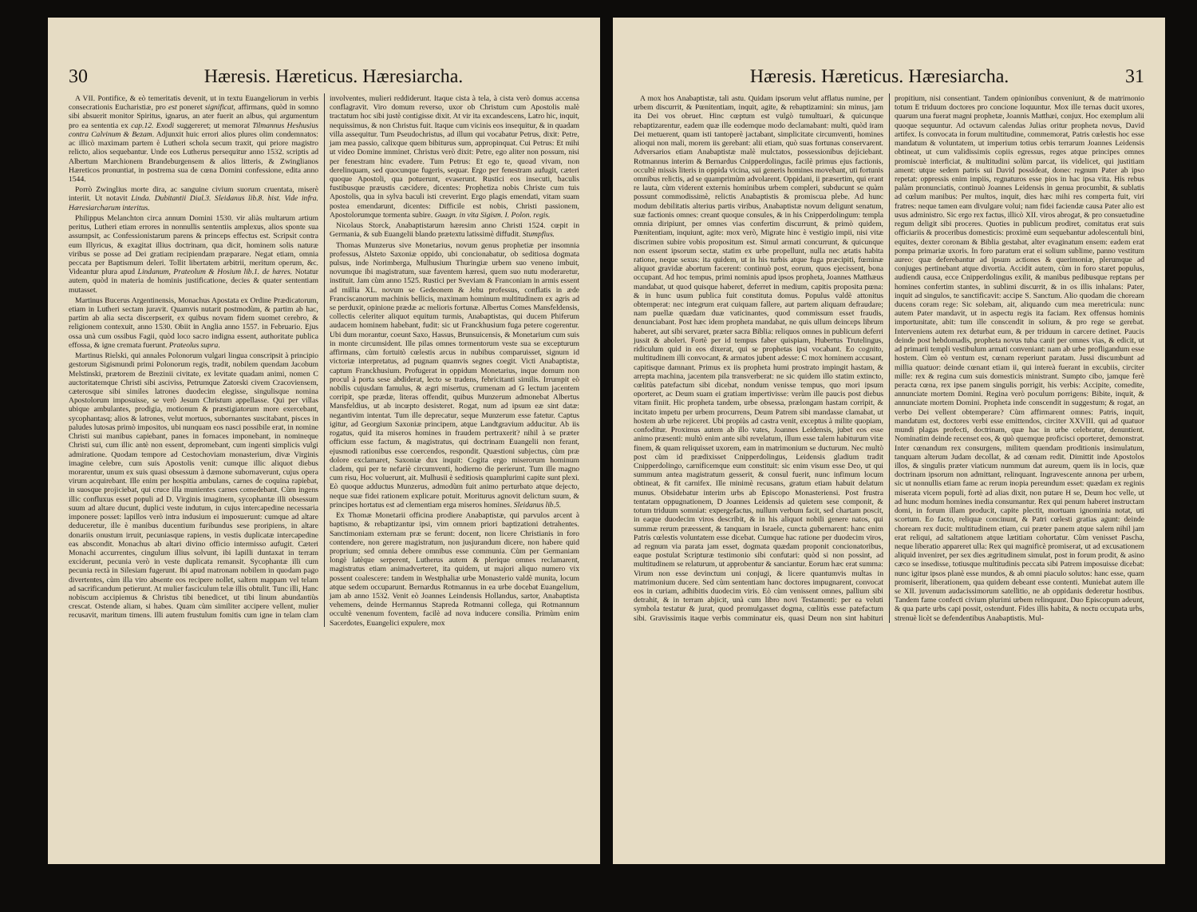30 Hæresis. Hæreticus. Hæresiarcha.
A VII. Pontifice, & eò temeritatis devenit, ut in textu Euangeliorum in verbis consecrationis Eucharistiæ, pro est poneret significat, affirmans, quòd in somno sibi absuerit monitor Spiritus, ignarus, an ater fuerit an albus, qui argumentum pro ea sententia ex cap.12. Exodi suggereret; ut memorat Tilmannus Heshusius contra Calvinum & Bezam. Adjunxit huic errori alios plures olim condemnatos: ac illicò maximam partem è Lutheri schola secum traxit, qui priore magistro relicto, alios sequebantur. Unde eos Lutherus persequitur anno 1532. scriptis ad Albertum Marchionem Brandeburgensem & alios litteris, & Zwinglianos Hæreticos pronuntiat, in postrema sua de cœna Domini confessione, edita anno 1544.
Porrò Zwinglius morte dira, ac sanguine civium suorum cruentata, miserè interiit. Ut notavit Linda. Dubitantii Dial.3. Sleidanus lib.8. hist. Vide infra. Hæresiarcharum interitus.
Philippus Melanchton circa annum Domini 1530. vir aliàs multarum artium peritus, Lutheri etiam errores in nonnullis sententiis amplexus, alios sponte sua assumpsit, ac Confessionistarum parens & princeps effectus est. Scripsit contra eum Illyricus, & exagitat illius doctrinam, qua dicit, hominem solis naturæ viribus se posse ad Dei gratiam recipiendam præparare. Negat etiam, omnia peccata per Baptismum deleri. Tollit libertatem arbitrii, meritum operum, &c. Videantur plura apud Lindanum, Prateolum & Hosium lib.1. de hæres. Notatur autem, quòd in materia de hominis justificatione, decies & quater sententiam mutasset.
Martinus Bucerus Argentinensis, Monachus Apostata ex Ordine Prædicatorum, etiam in Lutheri sectam juravit. Quamvis nutarit postmodùm, & partim ab hac, partim ab alia secta discerpserit, ex quibus novam fidem suomet cerebro, & religionem contexuit, anno 1530. Obiit in Anglia anno 1557. in Februario. Ejus ossa unà cum ossibus Fagii, quòd loco sacro indigna essent, authoritate publica effossa, & igne cremata fuerunt. Prateolus supra.
Martinus Rielski, qui annales Polonorum vulgari lingua conscripsit à principio gestorum Sigismundi primi Polonorum regis, tradit, nobilem quendam Jacobum Melstinski, prætorem de Brezinii civitate, ex levitate quadam animi, nomen C auctoritatemque Christi sibi asciviss, Petrumque Zatorski civem Cracoviensem, cæterosque sibi similes latrones duodecim elegisse, singulisque nomina Apostolorum imposuisse, se verò Jesum Christum appellasse. Qui per villas ubique ambulantes, prodigia, motionum & præstigiatorum more exercebant, sycophantasq; alios & latrones, velut mortuos, subornantes suscitabant, pisces in paludes lutosas primò impositos, ubi nunquam eos nasci possibile erat, in nomine Christi sui manibus capiebant, panes in fornaces imponebant, in nomineque Christi sui, cum illic antè non essent, depromebant, cum ingenti simplicis vulgi admiratione. Quodam tempore ad Cestochoviam monasterium, divæ Virginis imagine celebre, cum suis Apostolis venit: cumque illic aliquot diebus morarentur, unum ex suis quasi obsessum à dæmone subornaverunt, cujus opera virum acquirebant. Ille enim per hospitia ambulans, carnes de coquina rapiebat, in suosque projiciebat, qui cruce illa munientes carnes comedebant. Cùm ingens illic confluxus esset populi ad D. Virginis imaginem, sycophantæ illi obsessum suum ad altare ducunt, duplici veste indutum, in cujus intercapedine necessaria imponere posset: lapillos verò intra indusium ei imposuerunt: cumque ad altare deduceretur, ille è manibus ducentium furibundus sese proripiens, in altare donariis onustum irruit, pecuniasque rapiens, in vestis duplicatæ intercapedine eas abscondit. Monachus ab altari divino officio intermisso aufugit. Cæteri Monachi accurrentes, cingulum illius solvunt, ibi lapilli duntaxat in terram exciderunt, pecunia verò in veste duplicata remansit. Sycophantæ illi cum pecunia rectà in Silesiam fugerunt. Ibi apud matronam nobilem in quodam pago divertentes, cùm illa viro absente eos recipere nollet, saltem mappam vel telam ad sacrificandum petierunt. At mulier fasciculum telæ illis obtulit. Tunc illi, Hanc nobiscum accipiemus & Christus tibi benedicet, ut tibi linum abundantiùs crescat. Ostende aliam, si habes. Quam cùm similiter accipere vellent, mulier recusavit, maritum timens. Illi autem frustulum fomitis cum igne in telam clam involventes, mulieri reddiderunt. Itaque cista à tela, à cista verò domus accensa conflagravit. Viro domum reverso, uxor ob Christum cum Apostolis malè tractatum hoc sibi justè contigisse dixit. At vir ita excandescens, Latro hic, inquit, nequissimus, & non Christus fuit. Itaque cum vicinis eos insequitur, & in quadam villa assequitur. Tum Pseudochristus, ad illum qui vocabatur Petrus, dixit: Petre, jam mea passio, calixque quem bibiturus sum, appropinquat. Cui Petrus: Et mihi ut video Domine imminet. Christus verò dixit: Petre, ego aliter non possum, nisi per fenestram hinc evadere. Tum Petrus: Et ego te, quoad vivam, non derelinquam, sed quocunque fugeris, sequar. Ergo per fenestram aufugit, cæteri quoque Apostoli, qua potuerunt, evaserunt. Rustici eos insecuti, baculis fustibusque præustis cæcidere, dicentes: Prophetiza nobis Christe cum tuis Apostolis, qua in sylva baculi isti creverint. Ergo plagis emendati, vitam suam postea emendarunt, dicentes: Difficile est nobis, Christi passionem, Apostolorumque tormenta subire. Guagn. in vita Sigism. I. Polon. regis.
Nicolaus Storck, Anabaptistarum hæresim anno Christi 1524. cœpit in Germania, & sub Euangelii blando prætextu latissimè diffudit. Stumpfius.
Thomas Munzerus sive Monetarius, novum genus prophetiæ per insomnia professus, Alsteto Saxoniæ oppido, ubi concionabatur, ob seditiosa dogmata pulsus, inde Norimberga, Mulhusium Thuringiæ urbem suo veneno imbuit, novumque ibi magistratum, suæ faventem hæresi, quem suo nutu moderaretur, instituit. Jam cùm anno 1525. Rustici per Sveviam & Franconiam in armis essent ad millia XL. novum se Gedeonem & Jehu professus, conflatis in æde Franciscanorum machinis bellicis, maximam hominum multitudinem ex agris ad se perduxit, opinione prædæ ac melioris fortunæ. Albertus Comes Mansfeldensis, collectis celeriter aliquot equitum turmis, Anabaptistas, qui ducem Phiferum audacem hominem habebant, fudit: sic ut Franckhusium fuga petere cogerentur. Ubi dum morantur, coeunt Saxo, Hassus, Brunsuicensis, & Monetarium cum suis in monte circumsident. Ille pilas omnes tormentorum veste sua se excepturum affirmans, cùm fortuitò cœlestis arcus in nubibus comparuisset, signum id victoriæ interpretatus, ad pugnam quamvis segnes coegit. Victi Anabaptistæ, captum Franckhusium. Profugerat in oppidum Monetarius, inque domum non procul à porta sese abdiderat, lecto se tradens, febricitanti similis. Irrumpit eò nobilis cujusdam famulus, & ægri misertus, crumenam ad G lectum jacentem corripit, spe prædæ, literas offendit, quibus Munzerum admonebat Albertus Mansfeldius, ut ab incœpto desisteret. Rogat, num ad ipsum eæ sint datæ: negantivim intentat. Tum ille deprecatur, seque Munzerum esse fatetur. Captus igitur, ad Georgium Saxoniæ principem, atque Landtgravium adducitur. Ab iis rogatus, quid ita miseros homines in fraudem pertraxerit? nihil à se præter officium esse factum, & magistratus, qui doctrinam Euangelii non ferant, ejusmodi rationibus esse coercendos, respondit. Quæstioni subjectus, cùm præ dolore exclamaret, Saxoniæ dux inquit: Cogita ergo miserorum hominum cladem, qui per te nefariè circumventi, hodierno die perierunt. Tum ille magno cum risu, Hoc voluerunt, ait. Mulhusii è seditiosis quamplurimi capite sunt plexi. Eò quoque adductus Munzerus, admodùm fuit animo perturbato atque dejecto, neque suæ fidei rationem explicare potuit. Moriturus agnovit delictum suum, & principes hortatus est ad clementiam erga miseros homines. Sleidanus lib.5.
Ex Thomæ Monetarii officina prodiere Anabaptistæ, qui parvulos arcent à baptismo, & rebaptizantur ipsi, vim omnem priori baptizationi detrahentes. Sanctimoniam externam præ se ferunt: docent, non licere Christianis in foro contendere, non gerere magistratum, non jusjurandum dicere, non habere quid proprium; sed omnia debere omnibus esse communia. Cùm per Germaniam longè latèque serperent, Lutherus autem & plerique omnes reclamarent, magistratus etiam animadverteret, ita quidem, ut majori aliquo numero vix possent coalescere: tandem in Westphaliæ urbe Monasterio valdè munita, locum atque sedem occuparunt. Bernardus Rotmannus in ea urbe docebat Euangelium, jam ab anno 1532. Venit eò Joannes Leindensis Hollandus, sartor, Anabaptista vehemens, deinde Hermannus Stapreda Rotmanni collega, qui Rotmannum occultè venenum foventem, facilè ad nova inducere consilia. Primùm enim Sacerdotes, Euangelici expulere, mox
Hæresis. Hæreticus. Hæresiarcha. 31
A mox hos Anabaptistæ, tali astu. Quidam ipsorum velut afflatus numine, per urbem discurrit, & Pœnitentiam, inquit, agite, & rebaptizamini: sin minus, jam ita Dei vos obruet. Hinc cœptum est vulgò tumultuari, & quicunque rebaptizarentur, eadem quæ ille eodemque modo declamabant: multi, quòd iram Dei metuerent, quam isti tantoperè jactabant, simplicitate circumventi, homines alioqui non mali, morem iis gerebant: alii etiam, quò suas fortunas conservarent. Adversarios etiam Anabaptistæ malè mulctatos, possessionibus dejiciebant. Rotmannus interim & Bernardus Cnipperdolingus, facilè primus ejus factionis, occultè missis literis in oppida vicina, sui generis homines movebant, uti fortunis omnibus relictis, ad se quamprimùm advolarent. Oppidani, ii præsertim, qui erant re lauta, cùm viderent externis hominibus urbem compleri, subducunt se quàm possunt commodissimè, relictis Anabaptistis & promiscua plebe. Ad hunc modum debilitatis alterius partis viribus, Anabaptistæ novum deligunt senatum, suæ factionis omnes: creant quoque consules, & in his Cnipperdolingum: templa omnia diripiunt, per omnes vias confertim discurrunt, & primò quidem, Pœnitentiam, inquiunt, agite: mox verò, Migrate hinc è vestigio impii, nisi vitæ discrimen subire vobis propositum est. Simul armati concurrunt, & quicunque non essent ipsorum sectæ, statim ex urbe propellunt, nulla nec ætatis habita ratione, neque sexus: ita quidem, ut in his turbis atque fuga præcipiti, fœminæ aliquot gravidæ abortum facerent: continuò post, eorum, quos ejecissent, bona occupant. Ad hoc tempus, primi nominis apud ipsos propheta, Joannes Matthæus mandabat, ut quod quisque haberet, deferret in medium, capitis proposita pœna: & in hunc usum publica fuit constituta domus. Populus valdè attonitus obtemperat: nec integrum erat cuiquam fallere, aut partem aliquam defraudare; nam puellæ quædam duæ vaticinantes, quod commissum esset fraudis, denunciabant. Post hæc idem propheta mandabat, ne quis ullum deinceps librum haberet, aut sibi servaret, præter sacra Biblia: reliquos omnes in publicum deferri jussit & aboleri. Fortè per id tempus faber quispiam, Hubertus Trutelingus, ridiculum quid in eos dixerat, qui se prophetas ipsi vocabant. Eo cognito, multitudinem illi convocant, & armatos jubent adesse: C mox hominem accusant, capitisque damnant. Primus ex iis propheta humi prostrato impingit hastam, & arrepta machina, jacentem pila transverberat: ne sic quidem illo statim extincto, cœlitùs patefactum sibi dicebat, nondum venisse tempus, quo mori ipsum oporteret, ac Deum suam ei gratiam impertivisse: verùm ille paucis post diebus vitam finiit. Hic propheta tandem, urbe obsessa, prælongam hastam corripit, & incitato impetu per urbem procurrens, Deum Patrem sibi mandasse clamabat, ut hostem ab urbe rejiceret. Ubi propiùs ad castra venit, exceptus à milite quopiam, confoditur. Proximus autem ab illo vates, Joannes Leidensis, jubet eos esse animo præsenti: multò enim ante sibi revelatum, illum esse talem habiturum vitæ finem, & quam reliquisset uxorem, eam in matrimonium se ducturum. Nec multò post cùm id prædixisset Cnipperdolingus, Leidensis gladium tradit Cnipperdolingo, carnificemque eum constituit: sic enim visum esse Deo, ut qui summum antea magistratum gesserit, & consul fuerit, nunc infimum locum obtineat, & fit carnifex. Ille minimè recusans, gratum etiam habuit delatum munus. Obsidebatur interim urbs ab Episcopo Monasteriensi. Post frustra tentatam oppugnationem, D Joannes Leidensis ad quietem sese componit, & totum triduum somniat: expergefactus, nullum verbum facit, sed chartam poscit, in eaque duodecim viros describit, & in his aliquot nobili genere natos, qui summæ rerum præessent, & tanquam in Israele, cuncta gubernarent: hanc enim Patris cœlestis voluntatem esse dicebat. Cumque hac ratione per duodecim viros, ad regnum via parata jam esset, dogmata quædam proponit concionatoribus, eaque postulat Scripturæ testimonio sibi confutari: quòd si non possint, ad multitudinem se relaturum, ut approbentur & sanciantur. Eorum hæc erat summa: Virum non esse devinctum uni conjugi, & licere quantumvis multas in matrimonium ducere. Sed cùm sententiam hanc doctores impugnarent, convocat eos in curiam, adhibitis duodecim viris. Eò cùm venissent omnes, pallium sibi detrahit, & in terram abjicit, unà cum libro novi Testamenti: per ea veluti symbola testatur & jurat, quod promulgasset dogma, cœlitùs esse patefactum sibi. Gravissimis itaque verbis comminatur eis, quasi Deum non sint habituri propitium, nisi consentiant. Tandem opinionibus conveniunt, & de matrimonio totum E triduum doctores pro concione loquuntur. Mox ille ternas ducit uxores, quarum una fuerat magni prophetæ, Joannis Matthæi, conjux. Hoc exemplum alii quoque sequuntur. Ad octavum calendas Julias oritur propheta novus, David artifex. Is convocata in forum multitudine, commemorat, Patris cœlestis hoc esse mandatum & voluntatem, ut imperium totius orbis terrarum Joannes Leidensis obtineat, ut cum validissimis copiis egressus, reges atque principes omnes promiscuè interficiat, & multitudini solùm parcat, iis videlicet, qui justitiam ament: utque sedem patris sui David possideat, donec regnum Pater ab ipso repetat: oppressis enim impiis, regnaturos esse pios in hac ipsa vita. His rebus palàm pronunciatis, continuò Joannes Leidensis in genua procumbit, & sublatis ad cœlum manibus: Per multos, inquit, dies hæc mihi res comperta fuit, viri fratres: neque tamen eam divulgare volui; nam fidei faciendæ causa Pater alio est usus administro. Sic ergo rex factus, illicò XII. viros abrogat, & pro consuetudine regum deligit sibi proceres. Quoties in publicum prodiret, comitatus erat suis officiariis & proceribus domesticis: proximè eum sequebantur adolescentuli bini, equites, dexter coronam & Biblia gestabat, alter evaginatum ensem: eadem erat pompa primariæ uxoris. In foro paratum erat ei solium sublime, panno vestitum aureo: quæ deferebantur ad ipsum actiones & querimoniæ, plerumque ad conjuges pertinebant atque divortia. Accidit autem, cùm in foro staret populus, audiendi causa, ecce Cnipperdolingus exilit, & manibus pedibusque reptans per homines confertim stantes, in sublimi discurrit, & in os illis inhalans: Pater, inquit ad singulos, te sanctificavit: accipe S. Sanctum. Alio quodam die choream ducens coram rege: Sic solebam, ait, aliquando cum mea meretricula: nunc autem Pater mandavit, ut in aspectu regis ita faciam. Rex offensus hominis importunitate, abit: tum ille conscendit in solium, & pro rege se gerebat. Interveniens autem rex deturbat eum, & per triduum in carcere detinet. Paucis deinde post hebdomadis, propheta novus tuba canit per omnes vias, & edicit, ut ad primarii templi vestibulum armati conveniant: nam ab urbe profligandum esse hostem. Cùm eò ventum est, cœnam reperiunt paratam. Jussi discumbunt ad millia quatuor: deinde cœnant etiam ii, qui intereà fuerant in excubiis, circiter mille: rex & regina cum suis domesticis ministrant. Sumpto cibo, jamque ferè peracta cœna, rex ipse panem singulis porrigit, his verbis: Accipite, comedite, annunciate mortem Domini. Regina verò poculum porrigens: Bibite, inquit, & annunciate mortem Domini. Propheta inde conscendit in suggestum; & rogat, an verbo Dei vellent obtemperare? Cùm affirmarent omnes: Patris, inquit, mandatum est, doctores verbi esse emittendos, circiter XXVIII. qui ad quatuor mundi plagas profecti, doctrinam, quæ hac in urbe celebratur, denuntient. Nominatim deinde recenset eos, & quò quemque proficisci oporteret, demonstrat. Inter cœnandum rex consurgens, militem quendam proditionis insimulatum, tanquam alterum Judam decollat, & ad cœnam redit. Dimittit inde Apostolos illos, & singulis præter viaticum nummum dat aureum, quem iis in locis, quæ doctrinam ipsorum non admittant, relinquant. Ingravescente annona per urbem, sic ut nonnullis etiam fame ac rerum inopia pereundum esset: quædam ex reginis miserata vicem populi, fortè ad alias dixit, non putare H se, Deum hoc velle, ut ad hunc modum homines inedia consumantur. Rex qui penum haberet instructam domi, in forum illam producit, capite plectit, mortuam ignominia notat, uti scortum. Eo facto, reliquæ concinunt, & Patri cœlesti gratias agunt: deinde choream rex ducit: multitudinem etiam, cui præter panem atque salem nihil jam erat reliqui, ad saltationem atque lætitiam cohortatur. Cùm venisset Pascha, neque liberatio appareret ulla: Rex qui magnificè promiserat, ut ad excusationem aliquid inveniret, per sex dies ægritudinem simulat, post in forum prodit, & asino cæco se insedisse, totiusque multitudinis peccata sibi Patrem imposuisse dicebat: nunc igitur ipsos planè esse mundos, & ab omni piaculo solutos: hanc esse, quam promiserit, liberationem, qua quidem debeant esse contenti. Muniebat autem ille se XII. juvenum audacissimorum satellitio, ne ab oppidanis dederetur hostibus. Tandem fame confecti civium plurimi urbem relinquunt. Duo Episcopum adeunt, & qua parte urbs capi possit, ostendunt. Fides illis habita, & noctu occupata urbs, strenuè licèt se defendentibus Anabaptistis. Mul-